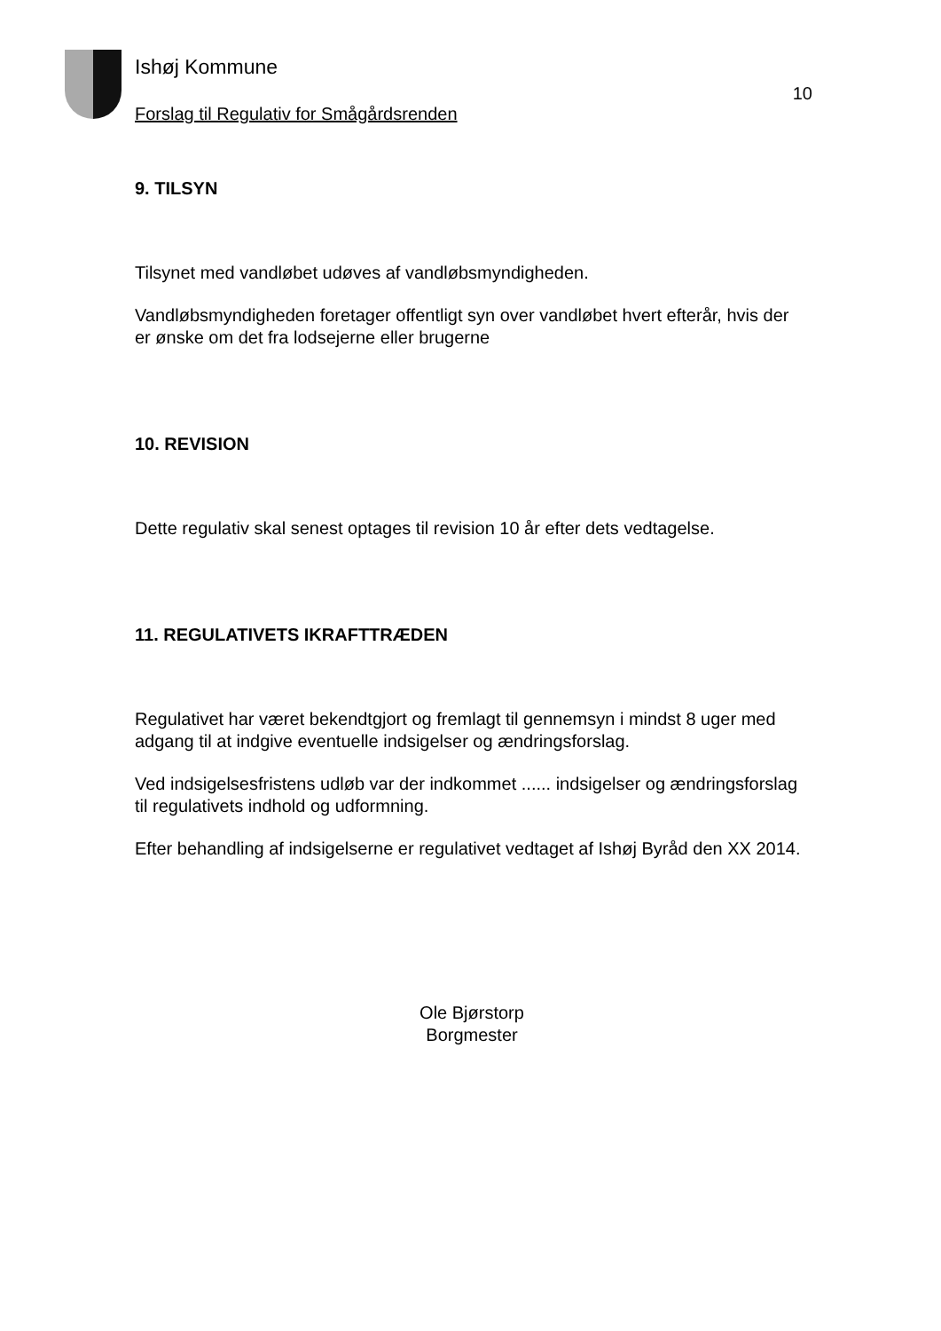Ishøj Kommune
Forslag til Regulativ for Smågårdsrenden
10
9. TILSYN
Tilsynet med vandløbet udøves af vandløbsmyndigheden.
Vandløbsmyndigheden foretager offentligt syn over vandløbet hvert efterår, hvis der er ønske om det fra lodsejerne eller brugerne
10. REVISION
Dette regulativ skal senest optages til revision 10 år efter dets vedtagelse.
11. REGULATIVETS IKRAFTTRÆDEN
Regulativet har været bekendtgjort og fremlagt til gennemsyn i mindst 8 uger med adgang til at indgive eventuelle indsigelser og ændringsforslag.
Ved indsigelsesfristens udløb var der indkommet ...... indsigelser og ændringsforslag til regulativets indhold og udformning.
Efter behandling af indsigelserne er regulativet vedtaget af Ishøj Byråd den XX 2014.
Ole Bjørstorp
Borgmester